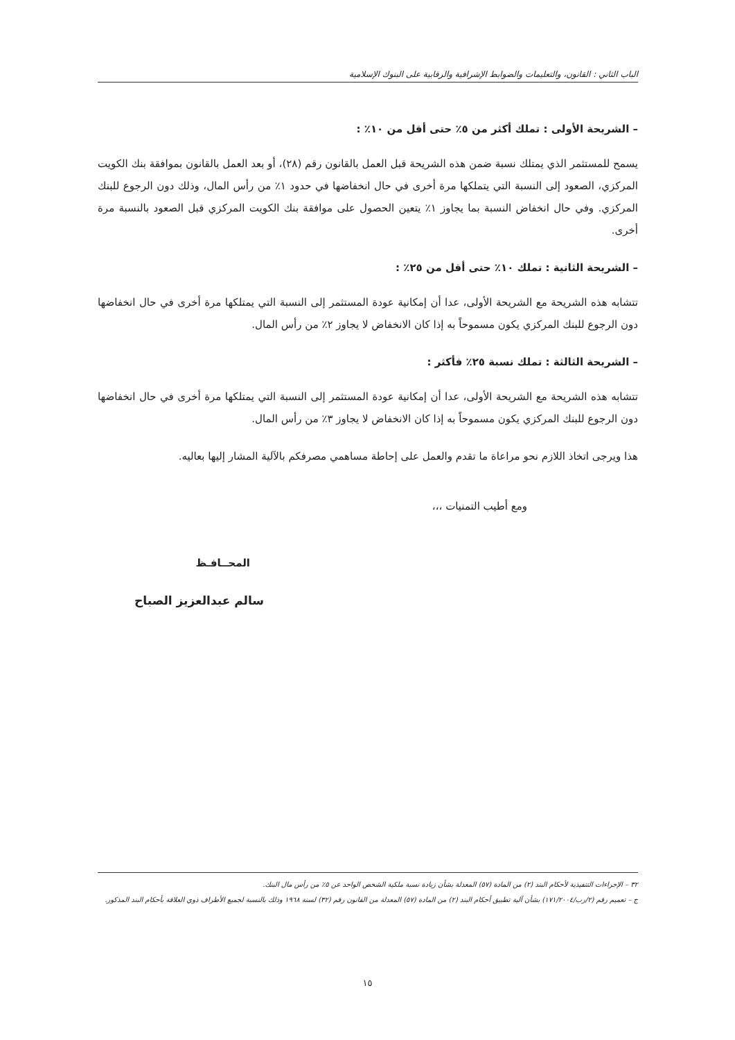الباب الثاني : القانون، والتعليمات والضوابط الإشرافية والرقابية على البنوك الإسلامية
– الشريحة الأولى : تملك أكثر من ٥٪ حتى أقل من ١٠٪ :
يسمح للمستثمر الذي يمتلك نسبة ضمن هذه الشريحة قبل العمل بالقانون رقم (٢٨)، أو بعد العمل بالقانون بموافقة بنك الكويت المركزي، الصعود إلى النسبة التي يتملكها مرة أخرى في حال انخفاضها في حدود ١٪ من رأس المال، وذلك دون الرجوع للبنك المركزي. وفي حال انخفاض النسبة بما يجاوز ١٪ يتعين الحصول على موافقة بنك الكويت المركزي قبل الصعود بالنسبة مرة أخرى.
– الشريحة الثانية : تملك ١٠٪ حتى أقل من ٢٥٪ :
تتشابه هذه الشريحة مع الشريحة الأولى، عدا أن إمكانية عودة المستثمر إلى النسبة التي يمتلكها مرة أخرى في حال انخفاضها دون الرجوع للبنك المركزي يكون مسموحاً به إذا كان الانخفاض لا يجاوز ٢٪ من رأس المال.
– الشريحة الثالثة : تملك نسبة ٢٥٪ فأكثر :
تتشابه هذه الشريحة مع الشريحة الأولى، عدا أن إمكانية عودة المستثمر إلى النسبة التي يمتلكها مرة أخرى في حال انخفاضها دون الرجوع للبنك المركزي يكون مسموحاً به إذا كان الانخفاض لا يجاوز ٣٪ من رأس المال.
هذا ويرجى اتخاذ اللازم نحو مراعاة ما تقدم والعمل على إحاطة مساهمي مصرفكم بالآلية المشار إليها بعاليه.
ومع أطيب التمنيات ،،،
المحــافـظ
سالم عبدالعزيز الصباح
٣٢ – الإجراءات التنفيذية لأحكام البند (٢) من المادة (٥٧) المعدلة بشأن زيادة نسبة ملكية الشخص الواحد عن ٥٪ من رأس مال البنك.
ج – تعميم رقم (٢/رب/١٧١/٢٠٠٤) بشأن آلية تطبيق أحكام البند (٢) من المادة (٥٧) المعدلة من القانون رقم (٣٢) لسنة ١٩٦٨ وذلك بالنسبة لجميع الأطراف ذوي العلاقة بأحكام البند المذكور.
١٥